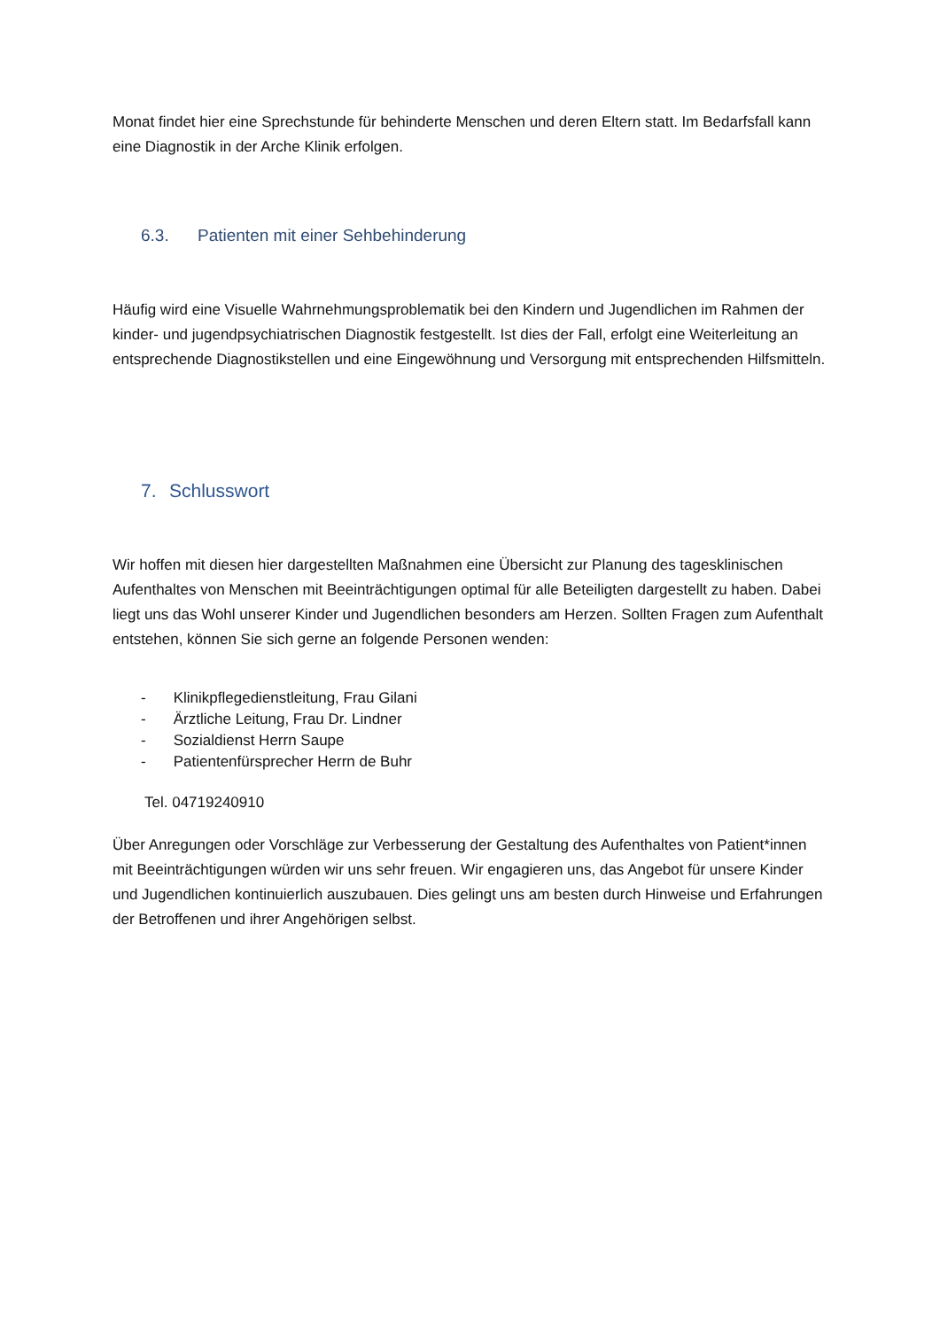Monat findet hier eine Sprechstunde für behinderte Menschen und deren Eltern statt. Im Bedarfsfall kann eine Diagnostik in der Arche Klinik erfolgen.
6.3. Patienten mit einer Sehbehinderung
Häufig wird eine Visuelle Wahrnehmungsproblematik bei den Kindern und Jugendlichen im Rahmen der kinder- und jugendpsychiatrischen Diagnostik festgestellt. Ist dies der Fall, erfolgt eine Weiterleitung an entsprechende Diagnostikstellen und eine Eingewöhnung und Versorgung mit entsprechenden Hilfsmitteln.
7. Schlusswort
Wir hoffen mit diesen hier dargestellten Maßnahmen eine Übersicht zur Planung des tagesklinischen Aufenthaltes von Menschen mit Beeinträchtigungen optimal für alle Beteiligten dargestellt zu haben. Dabei liegt uns das Wohl unserer Kinder und Jugendlichen besonders am Herzen. Sollten Fragen zum Aufenthalt entstehen, können Sie sich gerne an folgende Personen wenden:
- Klinikpflegedienstleitung, Frau Gilani
- Ärztliche Leitung, Frau Dr. Lindner
- Sozialdienst Herrn Saupe
- Patientenfürsprecher Herrn de Buhr
Tel. 04719240910
Über Anregungen oder Vorschläge zur Verbesserung der Gestaltung des Aufenthaltes von Patient*innen mit Beeinträchtigungen würden wir uns sehr freuen. Wir engagieren uns, das Angebot für unsere Kinder und Jugendlichen kontinuierlich auszubauen. Dies gelingt uns am besten durch Hinweise und Erfahrungen der Betroffenen und ihrer Angehörigen selbst.